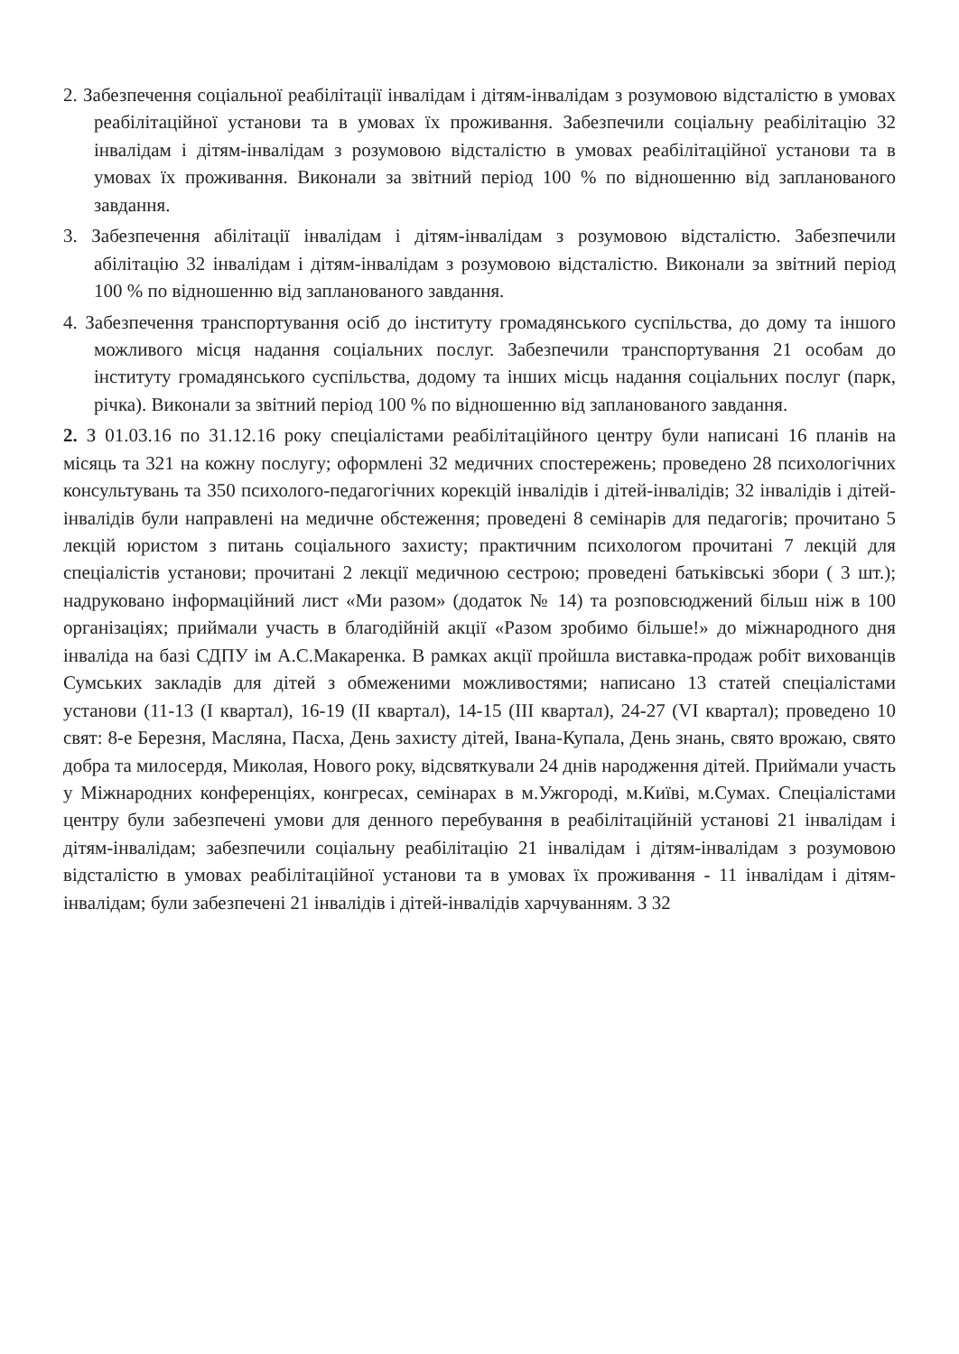2. Забезпечення соціальної реабілітації інвалідам і дітям-інвалідам з розумовою відсталістю в умовах реабілітаційної установи та в умовах їх проживання. Забезпечили соціальну реабілітацію 32 інвалідам і дітям-інвалідам з розумовою відсталістю в умовах реабілітаційної установи та в умовах їх проживання. Виконали за звітний період 100 % по відношенню від запланованого завдання.
3. Забезпечення абілітації інвалідам і дітям-інвалідам з розумовою відсталістю. Забезпечили абілітацію 32 інвалідам і дітям-інвалідам з розумовою відсталістю. Виконали за звітний період 100 % по відношенню від запланованого завдання.
4. Забезпечення транспортування осіб до інституту громадянського суспільства, до дому та іншого можливого місця надання соціальних послуг. Забезпечили транспортування 21 особам до інституту громадянського суспільства, додому та інших місць надання соціальних послуг (парк, річка). Виконали за звітний період 100 % по відношенню від запланованого завдання.
2. З 01.03.16 по 31.12.16 року спеціалістами реабілітаційного центру були написані 16 планів на місяць та 321 на кожну послугу; оформлені 32 медичних спостережень; проведено 28 психологічних консультувань та 350 психолого-педагогічних корекцій інвалідів і дітей-інвалідів; 32 інвалідів і дітей-інвалідів були направлені на медичне обстеження; проведені 8 семінарів для педагогів; прочитано 5 лекцій юристом з питань соціального захисту; практичним психологом прочитані 7 лекцій для спеціалістів установи; прочитані 2 лекції медичною сестрою; проведені батьківські збори ( 3 шт.); надруковано інформаційний лист «Ми разом» (додаток № 14) та розповсюджений більш ніж в 100 організаціях; приймали участь в благодійній акції «Разом зробимо більше!» до міжнародного дня інваліда на базі СДПУ ім А.С.Макаренка. В рамках акції пройшла виставка-продаж робіт вихованців Сумських закладів для дітей з обмеженими можливостями; написано 13 статей спеціалістами установи (11-13 (І квартал), 16-19 (ІІ квартал), 14-15 (ІІІ квартал), 24-27 (VІ квартал); проведено 10 свят: 8-е Березня, Масляна, Пасха, День захисту дітей, Івана-Купала, День знань, свято врожаю, свято добра та милосердя, Миколая, Нового року, відсвяткували 24 днів народження дітей. Приймали участь у Міжнародних конференціях, конгресах, семінарах в м.Ужгороді, м.Київі, м.Сумах. Спеціалістами центру були забезпечені умови для денного перебування в реабілітаційній установі 21 інвалідам і дітям-інвалідам; забезпечили соціальну реабілітацію 21 інвалідам і дітям-інвалідам з розумовою відсталістю в умовах реабілітаційної установи та в умовах їх проживання - 11 інвалідам і дітям-інвалідам; були забезпечені 21 інвалідів і дітей-інвалідів харчуванням. З 32